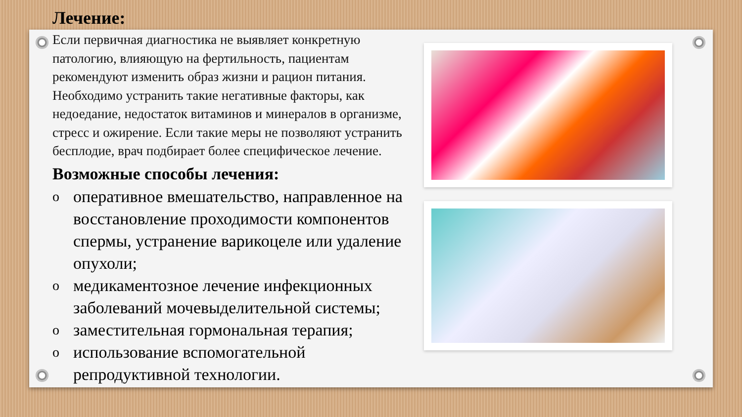Лечение:
Если первичная диагностика не выявляет конкретную патологию, влияющую на фертильность, пациентам рекомендуют изменить образ жизни и рацион питания. Необходимо устранить такие негативные факторы, как недоедание, недостаток витаминов и минералов в организме, стресс и ожирение. Если такие меры не позволяют устранить бесплодие, врач подбирает более специфическое лечение.
Возможные способы лечения:
oоперативное вмешательство, направленное на восстановление проходимости компонентов спермы, устранение варикоцеле или удаление опухоли;
oмедикаментозное лечение инфекционных заболеваний мочевыделительной системы;
oзаместительная гормональная терапия;
oиспользование вспомогательной репродуктивной технологии.